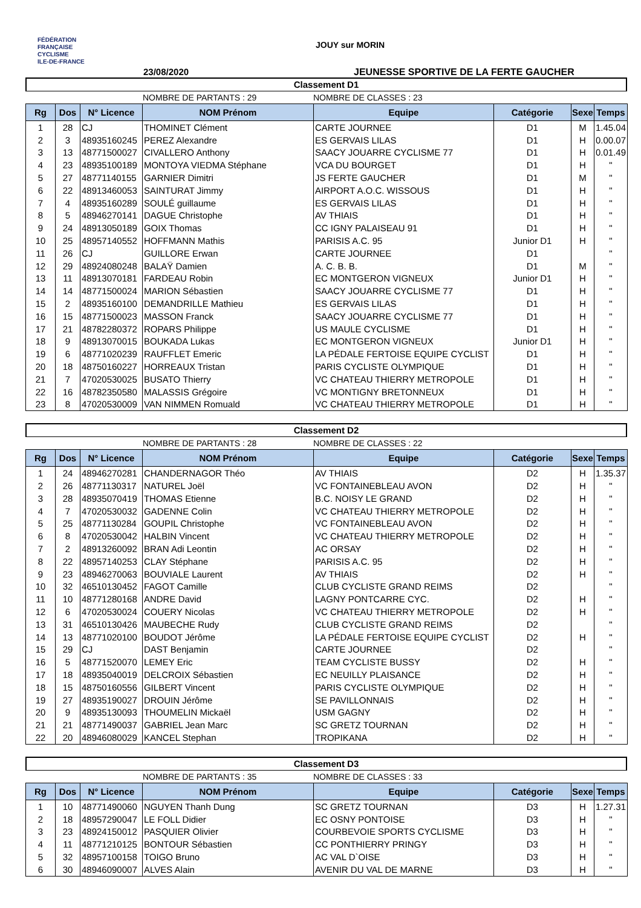FÉDÉRATION
FRANÇAISE
CYCLISME
ILE-DE-FRANCE
JOUY sur MORIN
23/08/2020
JEUNESSE SPORTIVE DE LA FERTE GAUCHER
Classement D1
NOMBRE DE PARTANTS : 29 NOMBRE DE CLASSES : 23
| Rg | Dos | N° Licence | NOM Prénom | Equipe | Catégorie | Sexe | Temps |
| --- | --- | --- | --- | --- | --- | --- | --- |
| 1 | 28 | CJ | THOMINET Clément | CARTE JOURNEE | D1 | M | 1.45.04 |
| 2 | 3 | 48935160245 | PEREZ Alexandre | ES GERVAIS LILAS | D1 | H | 0.00.07 |
| 3 | 13 | 48771500027 | CIVALLERO Anthony | SAACY JOUARRE CYCLISME 77 | D1 | H | 0.01.49 |
| 4 | 23 | 48935100189 | MONTOYA VIEDMA Stéphane | VCA DU BOURGET | D1 | H | " |
| 5 | 27 | 48771140155 | GARNIER Dimitri | JS FERTE GAUCHER | D1 | M | " |
| 6 | 22 | 48913460053 | SAINTURAT Jimmy | AIRPORT A.O.C. WISSOUS | D1 | H | " |
| 7 | 4 | 48935160289 | SOULÉ guillaume | ES GERVAIS LILAS | D1 | H | " |
| 8 | 5 | 48946270141 | DAGUE Christophe | AV THIAIS | D1 | H | " |
| 9 | 24 | 48913050189 | GOIX Thomas | CC IGNY PALAISEAU 91 | D1 | H | " |
| 10 | 25 | 48957140552 | HOFFMANN Mathis | PARISIS A.C. 95 | Junior D1 | H | " |
| 11 | 26 | CJ | GUILLORE Erwan | CARTE JOURNEE | D1 | | " |
| 12 | 29 | 48924080248 | BALAŸ Damien | A. C. B. B. | D1 | M | " |
| 13 | 11 | 48913070181 | FARDEAU Robin | EC MONTGERON VIGNEUX | Junior D1 | H | " |
| 14 | 14 | 48771500024 | MARION Sébastien | SAACY JOUARRE CYCLISME 77 | D1 | H | " |
| 15 | 2 | 48935160100 | DEMANDRILLE Mathieu | ES GERVAIS LILAS | D1 | H | " |
| 16 | 15 | 48771500023 | MASSON Franck | SAACY JOUARRE CYCLISME 77 | D1 | H | " |
| 17 | 21 | 48782280372 | ROPARS Philippe | US MAULE CYCLISME | D1 | H | " |
| 18 | 9 | 48913070015 | BOUKADA Lukas | EC MONTGERON VIGNEUX | Junior D1 | H | " |
| 19 | 6 | 48771020239 | RAUFFLET Emeric | LA PÉDALE FERTOISE EQUIPE CYCLIST | D1 | H | " |
| 20 | 18 | 48750160227 | HORREAUX Tristan | PARIS CYCLISTE OLYMPIQUE | D1 | H | " |
| 21 | 7 | 47020530025 | BUSATO Thierry | VC CHATEAU THIERRY METROPOLE | D1 | H | " |
| 22 | 16 | 48782350580 | MALASSIS Grégoire | VC MONTIGNY BRETONNEUX | D1 | H | " |
| 23 | 8 | 47020530009 | VAN NIMMEN Romuald | VC CHATEAU THIERRY METROPOLE | D1 | H | " |
Classement D2
NOMBRE DE PARTANTS : 28 NOMBRE DE CLASSES : 22
| Rg | Dos | N° Licence | NOM Prénom | Equipe | Catégorie | Sexe | Temps |
| --- | --- | --- | --- | --- | --- | --- | --- |
| 1 | 24 | 48946270281 | CHANDERNAGOR Théo | AV THIAIS | D2 | H | 1.35.37 |
| 2 | 26 | 48771130317 | NATUREL Joël | VC FONTAINEBLEAU AVON | D2 | H | " |
| 3 | 28 | 48935070419 | THOMAS Etienne | B.C. NOISY LE GRAND | D2 | H | " |
| 4 | 7 | 47020530032 | GADENNE Colin | VC CHATEAU THIERRY METROPOLE | D2 | H | " |
| 5 | 25 | 48771130284 | GOUPIL Christophe | VC FONTAINEBLEAU AVON | D2 | H | " |
| 6 | 8 | 47020530042 | HALBIN Vincent | VC CHATEAU THIERRY METROPOLE | D2 | H | " |
| 7 | 2 | 48913260092 | BRAN Adi Leontin | AC ORSAY | D2 | H | " |
| 8 | 22 | 48957140253 | CLAY Stéphane | PARISIS A.C. 95 | D2 | H | " |
| 9 | 23 | 48946270063 | BOUVIALE Laurent | AV THIAIS | D2 | H | " |
| 10 | 32 | 46510130452 | FAGOT Camille | CLUB CYCLISTE GRAND REIMS | D2 | | " |
| 11 | 10 | 48771280168 | ANDRE David | LAGNY PONTCARRE CYC. | D2 | H | " |
| 12 | 6 | 47020530024 | COUERY Nicolas | VC CHATEAU THIERRY METROPOLE | D2 | H | " |
| 13 | 31 | 46510130426 | MAUBECHE Rudy | CLUB CYCLISTE GRAND REIMS | D2 | | " |
| 14 | 13 | 48771020100 | BOUDOT Jérôme | LA PÉDALE FERTOISE EQUIPE CYCLIST | D2 | H | " |
| 15 | 29 | CJ | DAST Benjamin | CARTE JOURNEE | D2 | | " |
| 16 | 5 | 48771520070 | LEMEY Eric | TEAM CYCLISTE BUSSY | D2 | H | " |
| 17 | 18 | 48935040019 | DELCROIX Sébastien | EC NEUILLY PLAISANCE | D2 | H | " |
| 18 | 15 | 48750160556 | GILBERT Vincent | PARIS CYCLISTE OLYMPIQUE | D2 | H | " |
| 19 | 27 | 48935190027 | DROUIN Jérôme | SE PAVILLONNAIS | D2 | H | " |
| 20 | 9 | 48935130093 | THOUMELIN Mickaël | USM GAGNY | D2 | H | " |
| 21 | 21 | 48771490037 | GABRIEL Jean Marc | SC GRETZ TOURNAN | D2 | H | " |
| 22 | 20 | 48946080029 | KANCEL Stephan | TROPIKANA | D2 | H | " |
Classement D3
NOMBRE DE PARTANTS : 35 NOMBRE DE CLASSES : 33
| Rg | Dos | N° Licence | NOM Prénom | Equipe | Catégorie | Sexe | Temps |
| --- | --- | --- | --- | --- | --- | --- | --- |
| 1 | 10 | 48771490060 | NGUYEN Thanh Dung | SC GRETZ TOURNAN | D3 | H | 1.27.31 |
| 2 | 18 | 48957290047 | LE FOLL Didier | EC OSNY PONTOISE | D3 | H | " |
| 3 | 23 | 48924150012 | PASQUIER Olivier | COURBEVOIE SPORTS CYCLISME | D3 | H | " |
| 4 | 11 | 48771210125 | BONTOUR Sébastien | CC PONTHIERRY PRINGY | D3 | H | " |
| 5 | 32 | 48957100158 | TOIGO Bruno | AC VAL D`OISE | D3 | H | " |
| 6 | 30 | 48946090007 | ALVES Alain | AVENIR DU VAL DE MARNE | D3 | H | " |